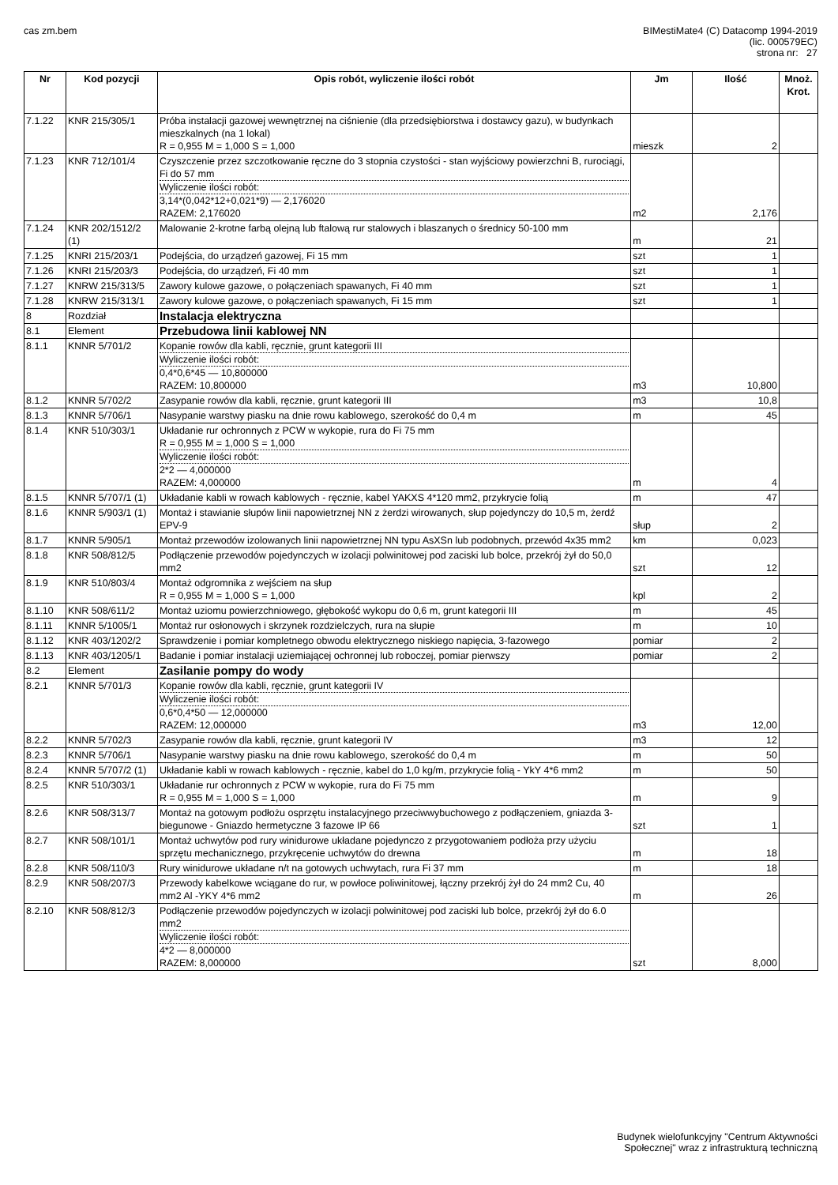cas zm.bem BIMestiMate4 (C) Datacomp 1994-2019
(lic. 000579EC)
strona nr: 27
| Nr | Kod pozycji | Opis robót, wyliczenie ilości robót | Jm | Ilość | Mnoż. Krot. |
| --- | --- | --- | --- | --- | --- |
| 7.1.22 | KNR 215/305/1 | Próba instalacji gazowej wewnętrznej na ciśnienie (dla przedsiębiorstwa i dostawcy gazu), w budynkach mieszkalnych (na 1 lokal) R = 0,955 M = 1,000 S = 1,000 | mieszk | 2 | |
| 7.1.23 | KNR 712/101/4 | Czyszczenie przez szczotkowanie ręczne do 3 stopnia czystości - stan wyjściowy powierzchni B, rurociągi, Fi do 57 mm Wyliczenie ilości robót: 3,14*(0,042*12+0,021*9) — 2,176020 RAZEM: 2,176020 | m2 | 2,176 | |
| 7.1.24 | KNR 202/1512/2 (1) | Malowanie 2-krotne farbą olejną lub ftalową rur stalowych i blaszanych o średnicy 50-100 mm | m | 21 | |
| 7.1.25 | KNRI 215/203/1 | Podejścia, do urządzeń gazowej, Fi 15 mm | szt | 1 | |
| 7.1.26 | KNRI 215/203/3 | Podejścia, do urządzeń, Fi 40 mm | szt | 1 | |
| 7.1.27 | KNRW 215/313/5 | Zawory kulowe gazowe, o połączeniach spawanych, Fi 40 mm | szt | 1 | |
| 7.1.28 | KNRW 215/313/1 | Zawory kulowe gazowe, o połączeniach spawanych, Fi 15 mm | szt | 1 | |
| 8 | Rozdział | Instalacja elektryczna | | | |
| 8.1 | Element | Przebudowa linii kablowej NN | | | |
| 8.1.1 | KNNR 5/701/2 | Kopanie rowów dla kabli, ręcznie, grunt kategorii III Wyliczenie ilości robót: 0,4*0,6*45 — 10,800000 RAZEM: 10,800000 | m3 | 10,800 | |
| 8.1.2 | KNNR 5/702/2 | Zasypanie rowów dla kabli, ręcznie, grunt kategorii III | m3 | 10,8 | |
| 8.1.3 | KNNR 5/706/1 | Nasypanie warstwy piasku na dnie rowu kablowego, szerokość do 0,4 m | m | 45 | |
| 8.1.4 | KNR 510/303/1 | Układanie rur ochronnych z PCW w wykopie, rura do Fi 75 mm R = 0,955 M = 1,000 S = 1,000 Wyliczenie ilości robót: 2*2 — 4,000000 RAZEM: 4,000000 | m | 4 | |
| 8.1.5 | KNNR 5/707/1 (1) | Układanie kabli w rowach kablowych - ręcznie, kabel YAKXS 4*120 mm2, przykrycie folią | m | 47 | |
| 8.1.6 | KNNR 5/903/1 (1) | Montaż i stawianie słupów linii napowietrznej NN z żerdzi wirowanych, słup pojedynczy do 10,5 m, żerdź EPV-9 | słup | 2 | |
| 8.1.7 | KNNR 5/905/1 | Montaż przewodów izolowanych linii napowietrznej NN typu AsXSn lub podobnych, przewód 4x35 mm2 | km | 0,023 | |
| 8.1.8 | KNR 508/812/5 | Podłączenie przewodów pojedynczych w izolacji polwinitowej pod zaciski lub bolce, przekrój żył do 50,0 mm2 | szt | 12 | |
| 8.1.9 | KNR 510/803/4 | Montaż odgromnika z wejściem na słup R = 0,955 M = 1,000 S = 1,000 | kpl | 2 | |
| 8.1.10 | KNR 508/611/2 | Montaż uziomu powierzchniowego, głębokość wykopu do 0,6 m, grunt kategorii III | m | 45 | |
| 8.1.11 | KNNR 5/1005/1 | Montaż rur osłonowych i skrzynek rozdzielczych, rura na słupie | m | 10 | |
| 8.1.12 | KNR 403/1202/2 | Sprawdzenie i pomiar kompletnego obwodu elektrycznego niskiego napięcia, 3-fazowego | pomiar | 2 | |
| 8.1.13 | KNR 403/1205/1 | Badanie i pomiar instalacji uziemiającej ochronnej lub roboczej, pomiar pierwszy | pomiar | 2 | |
| 8.2 | Element | Zasilanie pompy do wody | | | |
| 8.2.1 | KNNR 5/701/3 | Kopanie rowów dla kabli, ręcznie, grunt kategorii IV Wyliczenie ilości robót: 0,6*0,4*50 — 12,000000 RAZEM: 12,000000 | m3 | 12,00 | |
| 8.2.2 | KNNR 5/702/3 | Zasypanie rowów dla kabli, ręcznie, grunt kategorii IV | m3 | 12 | |
| 8.2.3 | KNNR 5/706/1 | Nasypanie warstwy piasku na dnie rowu kablowego, szerokość do 0,4 m | m | 50 | |
| 8.2.4 | KNNR 5/707/2 (1) | Układanie kabli w rowach kablowych - ręcznie, kabel do 1,0 kg/m, przykrycie folią - YkY 4*6 mm2 | m | 50 | |
| 8.2.5 | KNR 510/303/1 | Układanie rur ochronnych z PCW w wykopie, rura do Fi 75 mm R = 0,955 M = 1,000 S = 1,000 | m | 9 | |
| 8.2.6 | KNR 508/313/7 | Montaż na gotowym podłożu osprzętu instalacyjnego przeciwwybuchowego z podłączeniem, gniazda 3-biegunowe - Gniazdo hermetyczne 3 fazowe IP 66 | szt | 1 | |
| 8.2.7 | KNR 508/101/1 | Montaż uchwytów pod rury winidurowe układane pojedynczo z przygotowaniem podłoża przy użyciu sprzętu mechanicznego, przykręcenie uchwytów do drewna | m | 18 | |
| 8.2.8 | KNR 508/110/3 | Rury winidurowe układane n/t na gotowych uchwytach, rura Fi 37 mm | m | 18 | |
| 8.2.9 | KNR 508/207/3 | Przewody kabelkowe wciągane do rur, w powłoce poliwinitowej, łączny przekrój żył do 24 mm2 Cu, 40 mm2 Al -YKY 4*6 mm2 | m | 26 | |
| 8.2.10 | KNR 508/812/3 | Podłączenie przewodów pojedynczych w izolacji polwinitowej pod zaciski lub bolce, przekrój żył do 6.0 mm2 Wyliczenie ilości robót: 4*2 — 8,000000 RAZEM: 8,000000 | szt | 8,000 | |
Budynek wielofunkcyjny "Centrum Aktywności
Społecznej" wraz z infrastrukturą techniczną